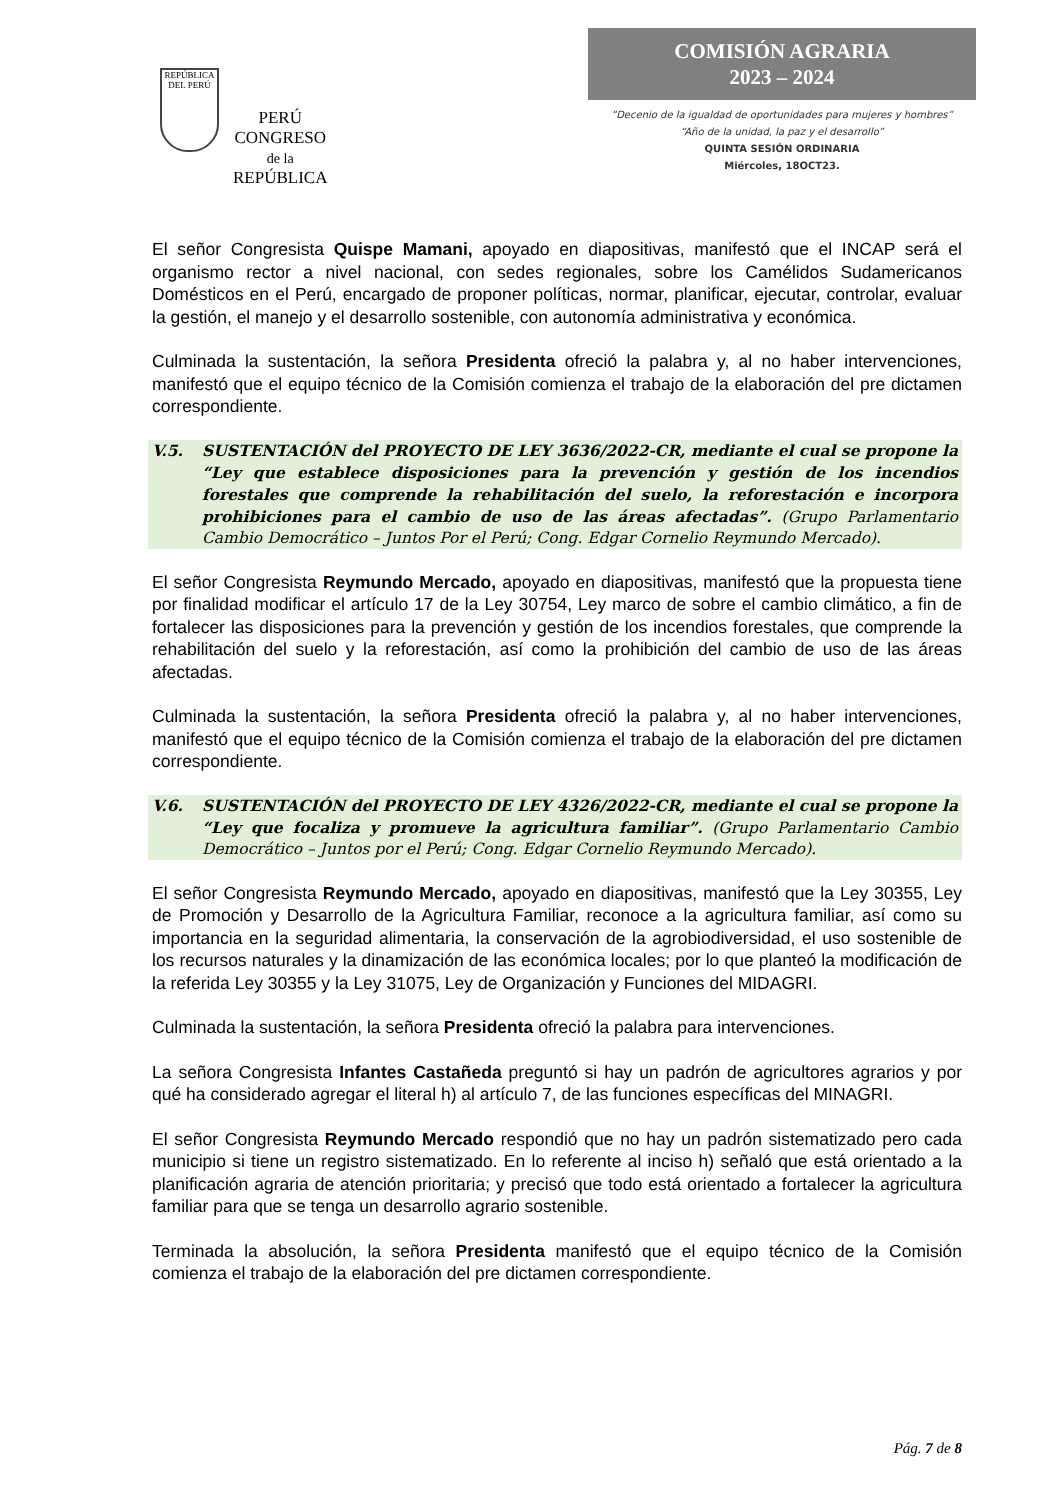REPÚBLICA DEL PERÚ
PERÚ
CONGRESO
de la
REPÚBLICA
COMISIÓN AGRARIA
2023 – 2024
“Decenio de la igualdad de oportunidades para mujeres y hombres”
“Año de la unidad, la paz y el desarrollo”
QUINTA SESIÓN ORDINARIA
Miércoles, 18OCT23.
El señor Congresista Quispe Mamani, apoyado en diapositivas, manifestó que el INCAP será el organismo rector a nivel nacional, con sedes regionales, sobre los Camélidos Sudamericanos Domésticos en el Perú, encargado de proponer políticas, normar, planificar, ejecutar, controlar, evaluar la gestión, el manejo y el desarrollo sostenible, con autonomía administrativa y económica.
Culminada la sustentación, la señora Presidenta ofreció la palabra y, al no haber intervenciones, manifestó que el equipo técnico de la Comisión comienza el trabajo de la elaboración del pre dictamen correspondiente.
V.5. SUSTENTACIÓN del PROYECTO DE LEY 3636/2022-CR, mediante el cual se propone la “Ley que establece disposiciones para la prevención y gestión de los incendios forestales que comprende la rehabilitación del suelo, la reforestación e incorpora prohibiciones para el cambio de uso de las áreas afectadas”. (Grupo Parlamentario Cambio Democrático – Juntos Por el Perú; Cong. Edgar Cornelio Reymundo Mercado).
El señor Congresista Reymundo Mercado, apoyado en diapositivas, manifestó que la propuesta tiene por finalidad modificar el artículo 17 de la Ley 30754, Ley marco de sobre el cambio climático, a fin de fortalecer las disposiciones para la prevención y gestión de los incendios forestales, que comprende la rehabilitación del suelo y la reforestación, así como la prohibición del cambio de uso de las áreas afectadas.
Culminada la sustentación, la señora Presidenta ofreció la palabra y, al no haber intervenciones, manifestó que el equipo técnico de la Comisión comienza el trabajo de la elaboración del pre dictamen correspondiente.
V.6. SUSTENTACIÓN del PROYECTO DE LEY 4326/2022-CR, mediante el cual se propone la “Ley que focaliza y promueve la agricultura familiar”. (Grupo Parlamentario Cambio Democrático – Juntos por el Perú; Cong. Edgar Cornelio Reymundo Mercado).
El señor Congresista Reymundo Mercado, apoyado en diapositivas, manifestó que la Ley 30355, Ley de Promoción y Desarrollo de la Agricultura Familiar, reconoce a la agricultura familiar, así como su importancia en la seguridad alimentaria, la conservación de la agrobiodiversidad, el uso sostenible de los recursos naturales y la dinamización de las económica locales; por lo que planteó la modificación de la referida Ley 30355 y la Ley 31075, Ley de Organización y Funciones del MIDAGRI.
Culminada la sustentación, la señora Presidenta ofreció la palabra para intervenciones.
La señora Congresista Infantes Castañeda preguntó si hay un padrón de agricultores agrarios y por qué ha considerado agregar el literal h) al artículo 7, de las funciones específicas del MINAGRI.
El señor Congresista Reymundo Mercado respondió que no hay un padrón sistematizado pero cada municipio si tiene un registro sistematizado. En lo referente al inciso h) señaló que está orientado a la planificación agraria de atención prioritaria; y precisó que todo está orientado a fortalecer la agricultura familiar para que se tenga un desarrollo agrario sostenible.
Terminada la absolución, la señora Presidenta manifestó que el equipo técnico de la Comisión comienza el trabajo de la elaboración del pre dictamen correspondiente.
Pág. 7 de 8